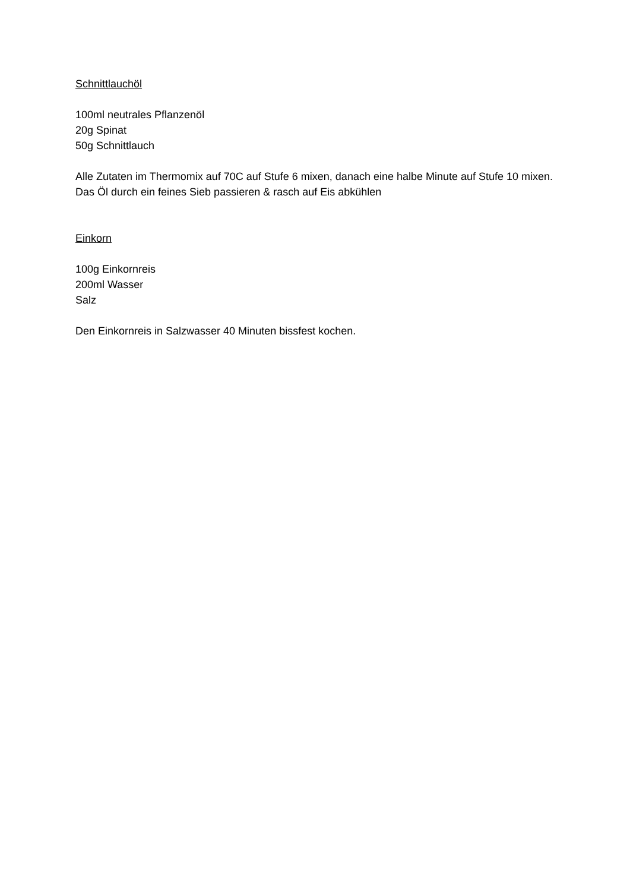Schnittlauchöl
100ml neutrales Pflanzenöl
20g Spinat
50g Schnittlauch
Alle Zutaten im Thermomix auf 70C auf Stufe 6 mixen, danach eine halbe Minute auf Stufe 10 mixen. Das Öl durch ein feines Sieb passieren & rasch auf Eis abkühlen
Einkorn
100g Einkornreis
200ml Wasser
Salz
Den Einkornreis in Salzwasser 40 Minuten bissfest kochen.